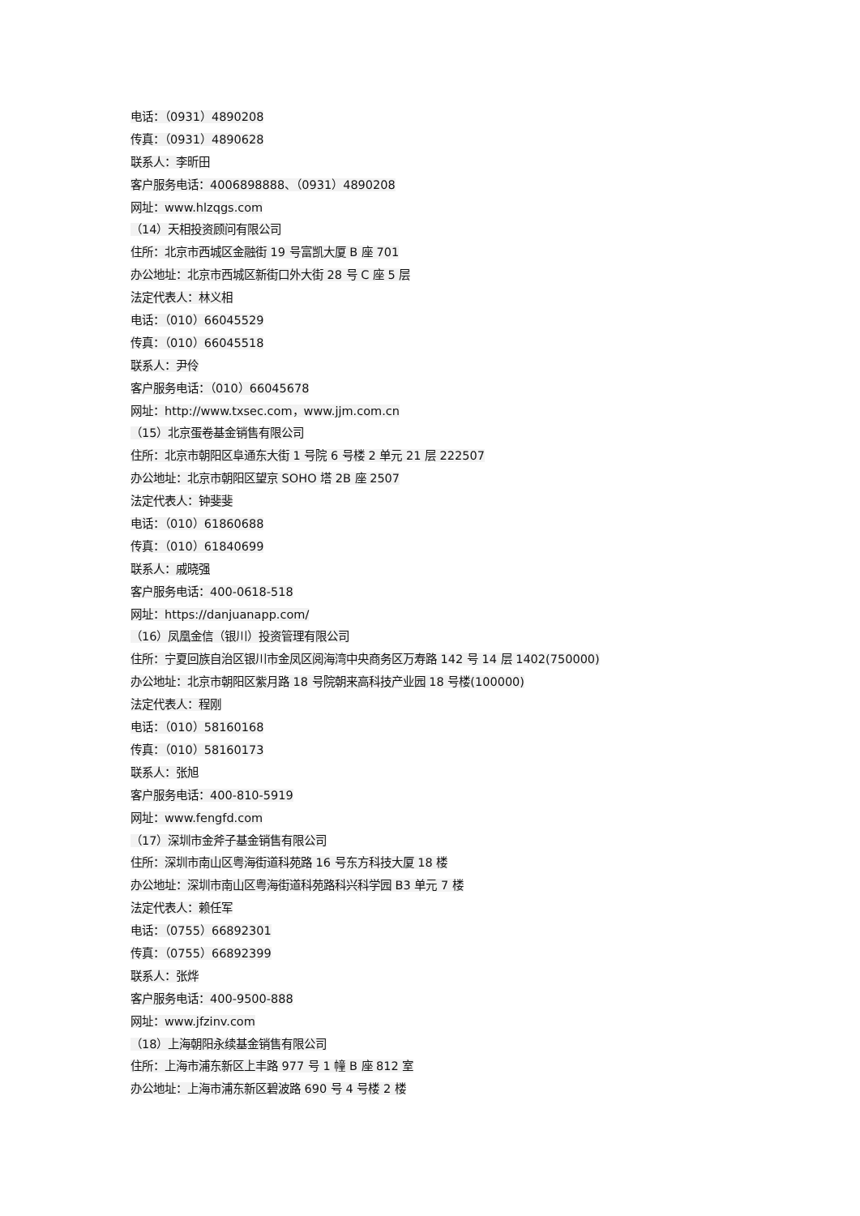电话：（0931）4890208
传真：（0931）4890628
联系人：李昕田
客户服务电话：4006898888、（0931）4890208
网址：www.hlzqgs.com
（14）天相投资顾问有限公司
住所：北京市西城区金融街 19 号富凯大厦 B 座 701
办公地址：北京市西城区新街口外大街 28 号 C 座 5 层
法定代表人：林义相
电话：（010）66045529
传真：（010）66045518
联系人：尹伶
客户服务电话：（010）66045678
网址：http://www.txsec.com，www.jjm.com.cn
（15）北京蛋卷基金销售有限公司
住所：北京市朝阳区阜通东大街 1 号院 6 号楼 2 单元 21 层 222507
办公地址：北京市朝阳区望京 SOHO 塔 2B 座 2507
法定代表人：钟斐斐
电话：（010）61860688
传真：（010）61840699
联系人：戚晓强
客户服务电话：400-0618-518
网址：https://danjuanapp.com/
（16）凤凰金信（银川）投资管理有限公司
住所：宁夏回族自治区银川市金凤区阅海湾中央商务区万寿路 142 号 14 层 1402(750000)
办公地址：北京市朝阳区紫月路 18 号院朝来高科技产业园 18 号楼(100000)
法定代表人：程刚
电话：（010）58160168
传真：（010）58160173
联系人：张旭
客户服务电话：400-810-5919
网址：www.fengfd.com
（17）深圳市金斧子基金销售有限公司
住所：深圳市南山区粤海街道科苑路 16 号东方科技大厦 18 楼
办公地址：深圳市南山区粤海街道科苑路科兴科学园 B3 单元 7 楼
法定代表人：赖任军
电话：（0755）66892301
传真：（0755）66892399
联系人：张烨
客户服务电话：400-9500-888
网址：www.jfzinv.com
（18）上海朝阳永续基金销售有限公司
住所：上海市浦东新区上丰路 977 号 1 幢 B 座 812 室
办公地址：上海市浦东新区碧波路 690 号 4 号楼 2 楼